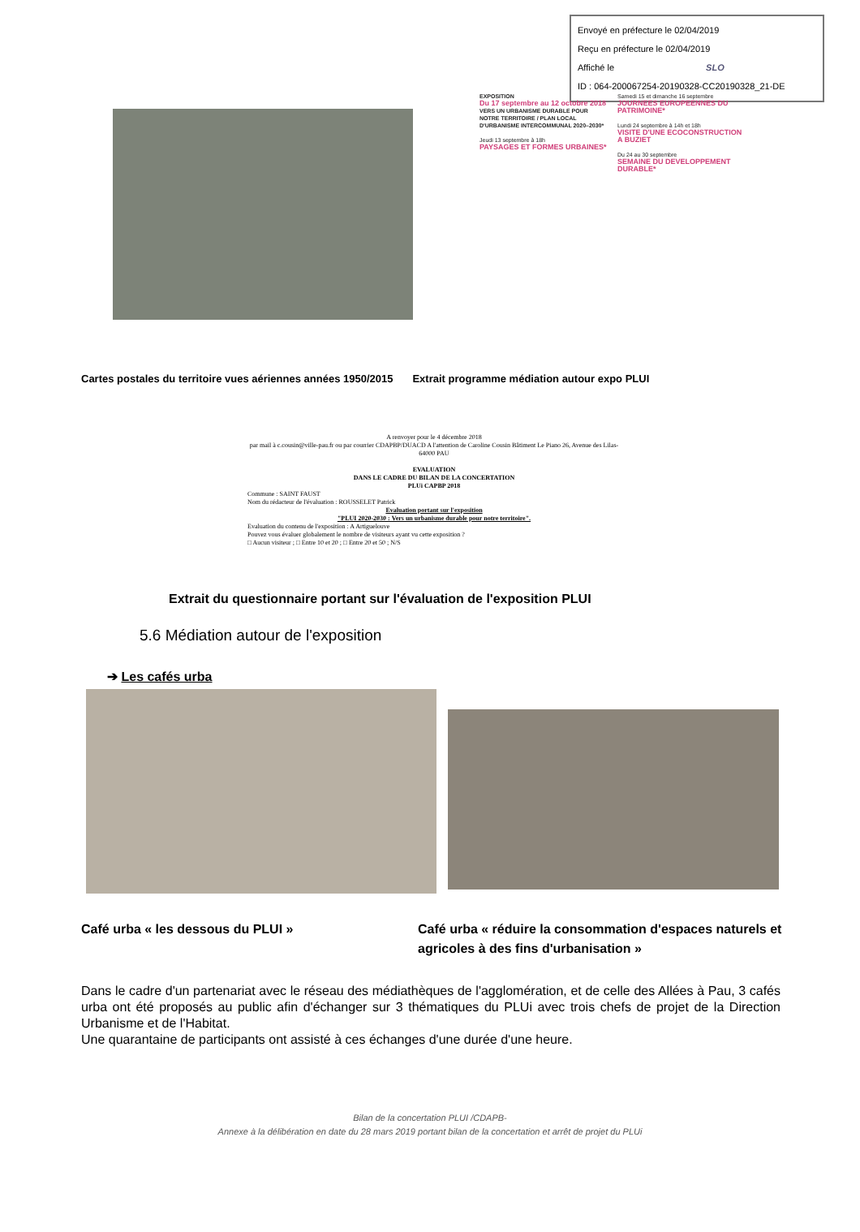Envoyé en préfecture le 02/04/2019
Reçu en préfecture le 02/04/2019
Affiché le SLO
ID : 064-200067254-20190328-CC20190328_21-DE
EXPOSITION
Du 17 septembre au 12 octobre 2018
VERS UN URBANISME DURABLE POUR NOTRE TERRITOIRE / PLAN LOCAL D'URBANISME INTERCOMMUNAL 2020–2030*
Jeudi 13 septembre à 18h
PAYSAGES ET FORMES URBAINES*
Samedi 15 et dimanche 16 septembre
JOURNEES EUROPEENNES DU PATRIMOINE*
Lundi 24 septembre à 14h et 18h
VISITE D'UNE ECOCONSTRUCTION A BUZIET
Du 24 au 30 septembre
SEMAINE DU DEVELOPPEMENT DURABLE*
Cartes postales du territoire vues aériennes années 1950/2015
Extrait programme médiation autour expo PLUI
A renvoyer pour le 4 décembre 2018
par mail à c.cousin@ville-pau.fr ou par courrier CDAPBP/DUACD A l'attention de Caroline Cousin Bâtiment Le Piano 26, Avenue des Lilas-64000 PAU
EVALUATION
DANS LE CADRE DU BILAN DE LA CONCERTATION
PLUi CAPBP 2018
Commune : SAINT FAUST
Nom du rédacteur de l'évaluation : ROUSSELET Patrick
Evaluation portant sur l'exposition
"PLUI 2020-2030 : Vers un urbanisme durable pour notre territoire".
Evaluation du contenu de l'exposition : A Artiguelouve
Pouvez vous évaluer globalement le nombre de visiteurs ayant vu cette exposition ?
□ Aucun visiteur ; □ Entre 10 et 20 ; □ Entre 20 et 50 ; N/S
Extrait du questionnaire portant sur l'évaluation de l'exposition PLUI
5.6 Médiation autour de l'exposition
➔ Les cafés urba
Café urba « les dessous du PLUI » Café urba « réduire la consommation d'espaces naturels et agricoles à des fins d'urbanisation »
Dans le cadre d'un partenariat avec le réseau des médiathèques de l'agglomération, et de celle des Allées à Pau, 3 cafés urba ont été proposés au public afin d'échanger sur 3 thématiques du PLUi avec trois chefs de projet de la Direction Urbanisme et de l'Habitat.
Une quarantaine de participants ont assisté à ces échanges d'une durée d'une heure.
Bilan de la concertation PLUI /CDAPB-
Annexe à la délibération en date du 28 mars 2019 portant bilan de la concertation et arrêt de projet du PLUi